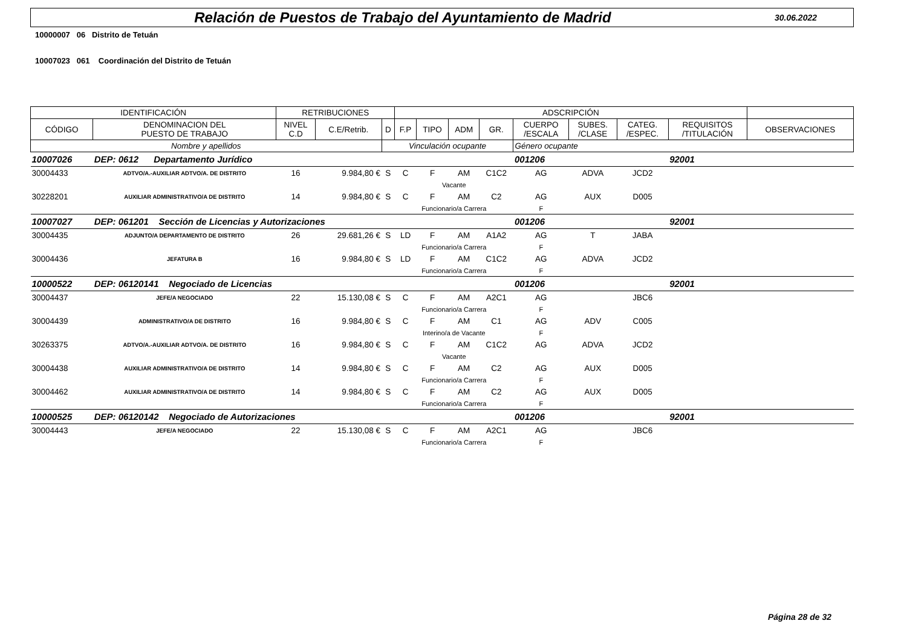Relación de Puestos de Trabajo del Ayuntamiento de Madrid
30.06.2022
10000007 06 Distrito de Tetuán
10007023 061 Coordinación del Distrito de Tetuán
| IDENTIFICACIÓN | | RETRIBUCIONES | | | ADSCRIPCIÓN | | | | | | | | |
| --- | --- | --- | --- | --- | --- | --- | --- | --- | --- | --- | --- | --- | --- |
| CÓDIGO | DENOMINACION DEL PUESTO DE TRABAJO | NIVEL C.D | C.E/Retrib. | D | F.P | TIPO | ADM | GR. | CUERPO /ESCALA | SUBES. /CLASE | CATEG. /ESPEC. | REQUISITOS /TITULACIÓN | OBSERVACIONES |
| Nombre y apellidos | | | | Vinculación ocupante | | | | | Género ocupante | | | | |
| 10007026 | DEP: 0612 Departamento Jurídico | | | | | | | | 001206 | | | 92001 | |
| 30004433 | ADTVO/A.-AUXILIAR ADTVO/A. DE DISTRITO | 16 | 9.984,80 € | S | C | F | AM | C1C2 | AG | ADVA | JCD2 | | |
| | | | | | Vacante | | | | | | | | |
| 30228201 | AUXILIAR ADMINISTRATIVO/A DE DISTRITO | 14 | 9.984,80 € | S | C | F | AM | C2 | AG | AUX | D005 | | |
| | | | | | Funcionario/a Carrera | | | | F | | | | |
| 10007027 | DEP: 061201 Sección de Licencias y Autorizaciones | | | | | | | | 001206 | | | 92001 | |
| 30004435 | ADJUNTO/A DEPARTAMENTO DE DISTRITO | 26 | 29.681,26 € | S | LD | F | AM | A1A2 | AG | T | JABA | | |
| | | | | | Funcionario/a Carrera | | | | F | | | | |
| 30004436 | JEFATURA B | 16 | 9.984,80 € | S | LD | F | AM | C1C2 | AG | ADVA | JCD2 | | |
| | | | | | Funcionario/a Carrera | | | | F | | | | |
| 10000522 | DEP: 06120141 Negociado de Licencias | | | | | | | | 001206 | | | 92001 | |
| 30004437 | JEFE/A NEGOCIADO | 22 | 15.130,08 € | S | C | F | AM | A2C1 | AG | | JBC6 | | |
| | | | | | Funcionario/a Carrera | | | | F | | | | |
| 30004439 | ADMINISTRATIVO/A DE DISTRITO | 16 | 9.984,80 € | S | C | F | AM | C1 | AG | ADV | C005 | | |
| | | | | | Interino/a de Vacante | | | | F | | | | |
| 30263375 | ADTVO/A.-AUXILIAR ADTVO/A. DE DISTRITO | 16 | 9.984,80 € | S | C | F | AM | C1C2 | AG | ADVA | JCD2 | | |
| | | | | | Vacante | | | | | | | | |
| 30004438 | AUXILIAR ADMINISTRATIVO/A DE DISTRITO | 14 | 9.984,80 € | S | C | F | AM | C2 | AG | AUX | D005 | | |
| | | | | | Funcionario/a Carrera | | | | F | | | | |
| 30004462 | AUXILIAR ADMINISTRATIVO/A DE DISTRITO | 14 | 9.984,80 € | S | C | F | AM | C2 | AG | AUX | D005 | | |
| | | | | | Funcionario/a Carrera | | | | F | | | | |
| 10000525 | DEP: 06120142 Negociado de Autorizaciones | | | | | | | | 001206 | | | 92001 | |
| 30004443 | JEFE/A NEGOCIADO | 22 | 15.130,08 € | S | C | F | AM | A2C1 | AG | | JBC6 | | |
| | | | | | Funcionario/a Carrera | | | | F | | | | |
Página 28 de 32